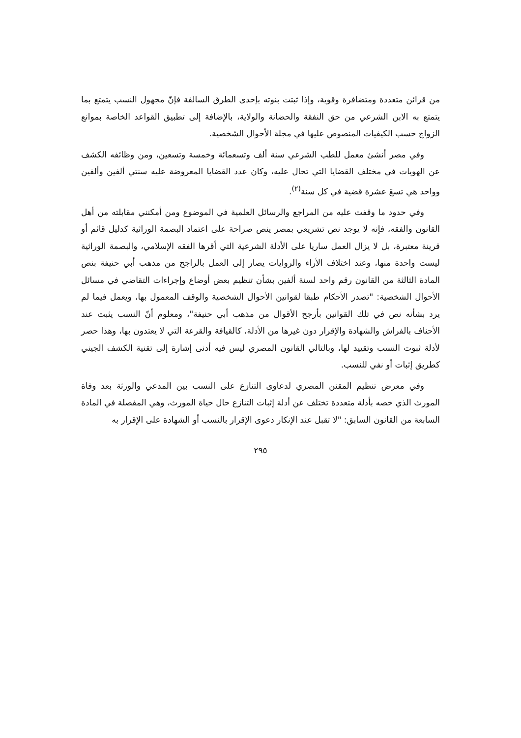من قرائن متعددة ومتضافرة وقوية، وإذا ثبتت بنوته بإحدى الطرق السالفة فإنّ مجهول النسب يتمتع بما يتمتع به الابن الشرعي من حق النفقة والحضانة والولاية، بالإضافة إلى تطبيق القواعد الخاصة بموانع الزواج حسب الكيفيات المنصوص عليها في مجلة الأحوال الشخصية.
وفي مصر أنشئ معمل للطب الشرعي سنة ألف وتسعمائة وخمسة وتسعين، ومن وظائفه الكشف عن الهويات في مختلف القضايا التي تحال عليه، وكان عدد القضايا المعروضة عليه سنتي ألفين وألفين وواحد هي تسعَ عشرة قضية في كل سنة<sup>(٢)</sup>.
وفي حدود ما وقفت عليه من المراجع والرسائل العلمية في الموضوع ومن أمكنني مقابلته من أهل القانون والفقه، فإنه لا يوجد نص تشريعي بمصر ينص صراحة على اعتماد البصمة الوراثية كدليل قائم أو قرينة معتبرة، بل لا يزال العمل ساريا على الأدلة الشرعية التي أقرها الفقه الإسلامي، والبصمة الوراثية ليست واحدة منها، وعند اختلاف الأراء والروايات يصار إلى العمل بالراجح من مذهب أبي حنيفة بنص المادة الثالثة من القانون رقم واحد لسنة ألفين بشأن تنظيم بعض أوضاع وإجراءات التقاضي في مسائل الأحوال الشخصية: "تصدر الأحكام طبقا لقوانين الأحوال الشخصية والوقف المعمول بها، ويعمل فيما لم يرد بشأنه نص في تلك القوانين بأرجح الأقوال من مذهب أبي حنيفة"، ومعلوم أنّ النسب يثبت عند الأحناف بالفراش والشهادة والإقرار دون غيرها من الأدلة، كالقيافة والقرعة التي لا يعتدون بها، وهذا حصر لأدلة ثبوت النسب وتقييد لها، وبالتالي القانون المصري ليس فيه أدنى إشارة إلى تقنية الكشف الجيني كطريق إثبات أو نفي للنسب.
وفي معرض تنظيم المقنن المصري لدعاوى التنازع على النسب بين المدعي والورثة بعد وفاة المورث الذي خصه بأدلة متعددة تختلف عن أدلة إثبات التنازع حال حياة المورث، وهي المفصلة في المادة السابعة من القانون السابق: "لا تقبل عند الإنكار دعوى الإقرار بالنسب أو الشهادة على الإقرار به
٢٩٥